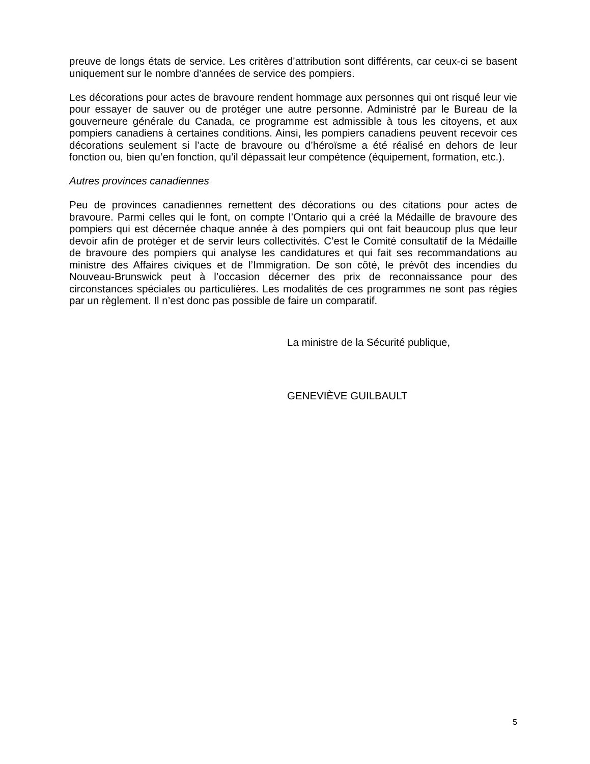preuve de longs états de service. Les critères d’attribution sont différents, car ceux-ci se basent uniquement sur le nombre d’années de service des pompiers.
Les décorations pour actes de bravoure rendent hommage aux personnes qui ont risqué leur vie pour essayer de sauver ou de protéger une autre personne. Administré par le Bureau de la gouverneure générale du Canada, ce programme est admissible à tous les citoyens, et aux pompiers canadiens à certaines conditions. Ainsi, les pompiers canadiens peuvent recevoir ces décorations seulement si l’acte de bravoure ou d’héroïsme a été réalisé en dehors de leur fonction ou, bien qu’en fonction, qu’il dépassait leur compétence (équipement, formation, etc.).
Autres provinces canadiennes
Peu de provinces canadiennes remettent des décorations ou des citations pour actes de bravoure. Parmi celles qui le font, on compte l’Ontario qui a créé la Médaille de bravoure des pompiers qui est décernée chaque année à des pompiers qui ont fait beaucoup plus que leur devoir afin de protéger et de servir leurs collectivités. C’est le Comité consultatif de la Médaille de bravoure des pompiers qui analyse les candidatures et qui fait ses recommandations au ministre des Affaires civiques et de l’Immigration. De son côté, le prévôt des incendies du Nouveau-Brunswick peut à l’occasion décerner des prix de reconnaissance pour des circonstances spéciales ou particulières. Les modalités de ces programmes ne sont pas régies par un règlement. Il n’est donc pas possible de faire un comparatif.
La ministre de la Sécurité publique,
GENEVIÈVE GUILBAULT
5